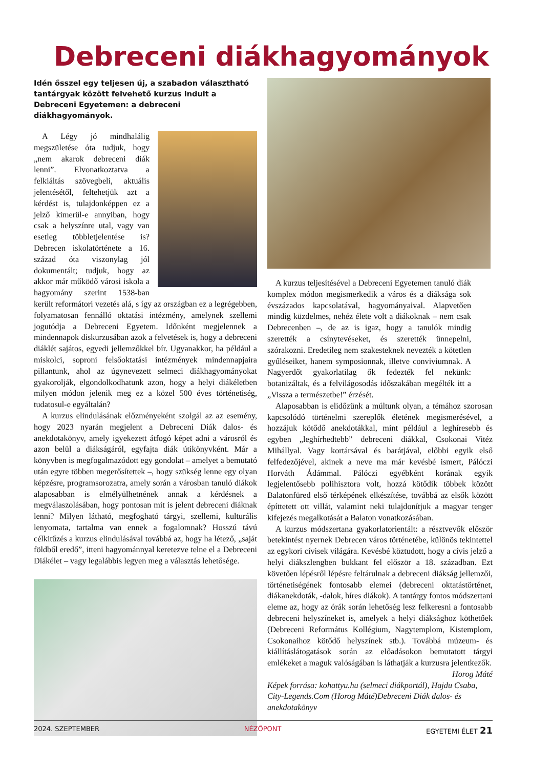Debreceni diákhagyományok
Idén ősszel egy teljesen új, a szabadon választható tantárgyak között felvehető kurzus indult a Debreceni Egyetemen: a debreceni diákhagyományok.
A Légy jó mindhalálig megszületése óta tudjuk, hogy „nem akarok debreceni diák lenni”. Elvonatkoztatva a felkiáltás szövegbeli, aktuális jelentésétől, feltehetjük azt a kérdést is, tulajdonképpen ez a jelző kimerül-e annyiban, hogy csak a helyszínre utal, vagy van esetleg többletjelentése is? Debrecen iskolatörténete a 16. század óta viszonylag jól dokumentált; tudjuk, hogy az akkor már működő városi iskola a hagyomány szerint 1538-ban került reformátori vezetés alá, s így az országban ez a legrégebben, folyamatosan fennálló oktatási intézmény, amelynek szellemi jogutódja a Debreceni Egyetem. Időnként megjelennek a mindennapok diskurzusában azok a felvetések is, hogy a debreceni diáklét sajátos, egyedi jellemzőkkel bír. Ugyanakkor, ha például a miskolci, soproni felsőoktatási intézmények mindennapjaira pillantunk, ahol az úgynevezett selmeci diákhagyományokat gyakorolják, elgondolkodhatunk azon, hogy a helyi diákéletben milyen módon jelenik meg ez a közel 500 éves történetiség, tudatosul-e egyáltalán?
A kurzus elindulásának előzményeként szolgál az az esemény, hogy 2023 nyarán megjelent a Debreceni Diák dalos- és anekdotakönyv, amely igyekezett átfogó képet adni a városról és azon belül a diákságáról, egyfajta diák útikönyvként. Már a könyvben is megfogalmazódott egy gondolat – amelyet a bemutató után egyre többen megerősítettek –, hogy szükség lenne egy olyan képzésre, programsorozatra, amely során a városban tanuló diákok alaposabban is elmélyülhetnének annak a kérdésnek a megválaszolásában, hogy pontosan mit is jelent debreceni diáknak lenni? Milyen látható, megfogható tárgyi, szellemi, kulturális lenyomata, tartalma van ennek a fogalomnak? Hosszú távú célkitűzés a kurzus elindulásával továbbá az, hogy ha létező, „saját földből eredő”, itteni hagyománnyal keretezve telne el a Debreceni Diákélet – vagy legalábbis legyen meg a választás lehetősége.
A kurzus teljesítésével a Debreceni Egyetemen tanuló diák komplex módon megismerkedik a város és a diáksága sok évszázados kapcsolatával, hagyományaival. Alapvetően mindig küzdelmes, nehéz élete volt a diákoknak – nem csak Debrecenben –, de az is igaz, hogy a tanulók mindig szerették a csínytevéseket, és szerették ünnepelni, szórakozni. Eredetileg nem szakesteknek nevezték a kötetlen gyűléseiket, hanem symposionnak, illetve conviviumnak. A Nagyerdőt gyakorlatilag ők fedezték fel nekünk: botanizáltak, és a felvilágosodás időszakában megélték itt a „Vissza a természetbe!” érzését.
Alaposabban is elidőzünk a múltunk olyan, a témához szorosan kapcsolódó történelmi szereplők életének megismerésével, a hozzájuk kötődő anekdotákkal, mint például a leghíresebb és egyben „leghírhedtebb” debreceni diákkal, Csokonai Vitéz Mihállyal. Vagy kortársával és barátjával, előbbi egyik első felfedezőjével, akinek a neve ma már kevésbé ismert, Pálóczi Horváth Ádámmal. Pálóczi egyébként korának egyik legjelentősebb polihisztora volt, hozzá kötődik többek között Balatonfüred első térképének elkészítése, továbbá az elsők között építtetett ott villát, valamint neki tulajdonítjuk a magyar tenger kifejezés megalkotását a Balaton vonatkozásában.
A kurzus módszertana gyakorlatorientált: a résztvevők először betekintést nyernek Debrecen város történetébe, különös tekintettel az egykori cívisek világára. Kevésbé köztudott, hogy a cívis jelző a helyi diákszlengben bukkant fel először a 18. században. Ezt követően lépésről lépésre feltárulnak a debreceni diákság jellemzői, történetiségének fontosabb elemei (debreceni oktatástörténet, diákanekdoták, -dalok, híres diákok). A tantárgy fontos módszertani eleme az, hogy az órák során lehetőség lesz felkeresni a fontosabb debreceni helyszíneket is, amelyek a helyi diáksághoz köthetőek (Debreceni Református Kollégium, Nagytemplom, Kistemplom, Csokonaihoz kötődő helyszínek stb.). Továbbá múzeum- és kiállításlátogatások során az előadásokon bemutatott tárgyi emlékeket a maguk valóságában is láthatják a kurzusra jelentkezők.
Horog Máté
Képek forrása: kohattyu.hu (selmeci diákportál), Hajdu Csaba, City-Legends.Com (Horog Máté)Debreceni Diák dalos- és anekdotakönyv
2024. SZEPTEMBER NÉZŐPONT EGYETEMI ÉLET 21